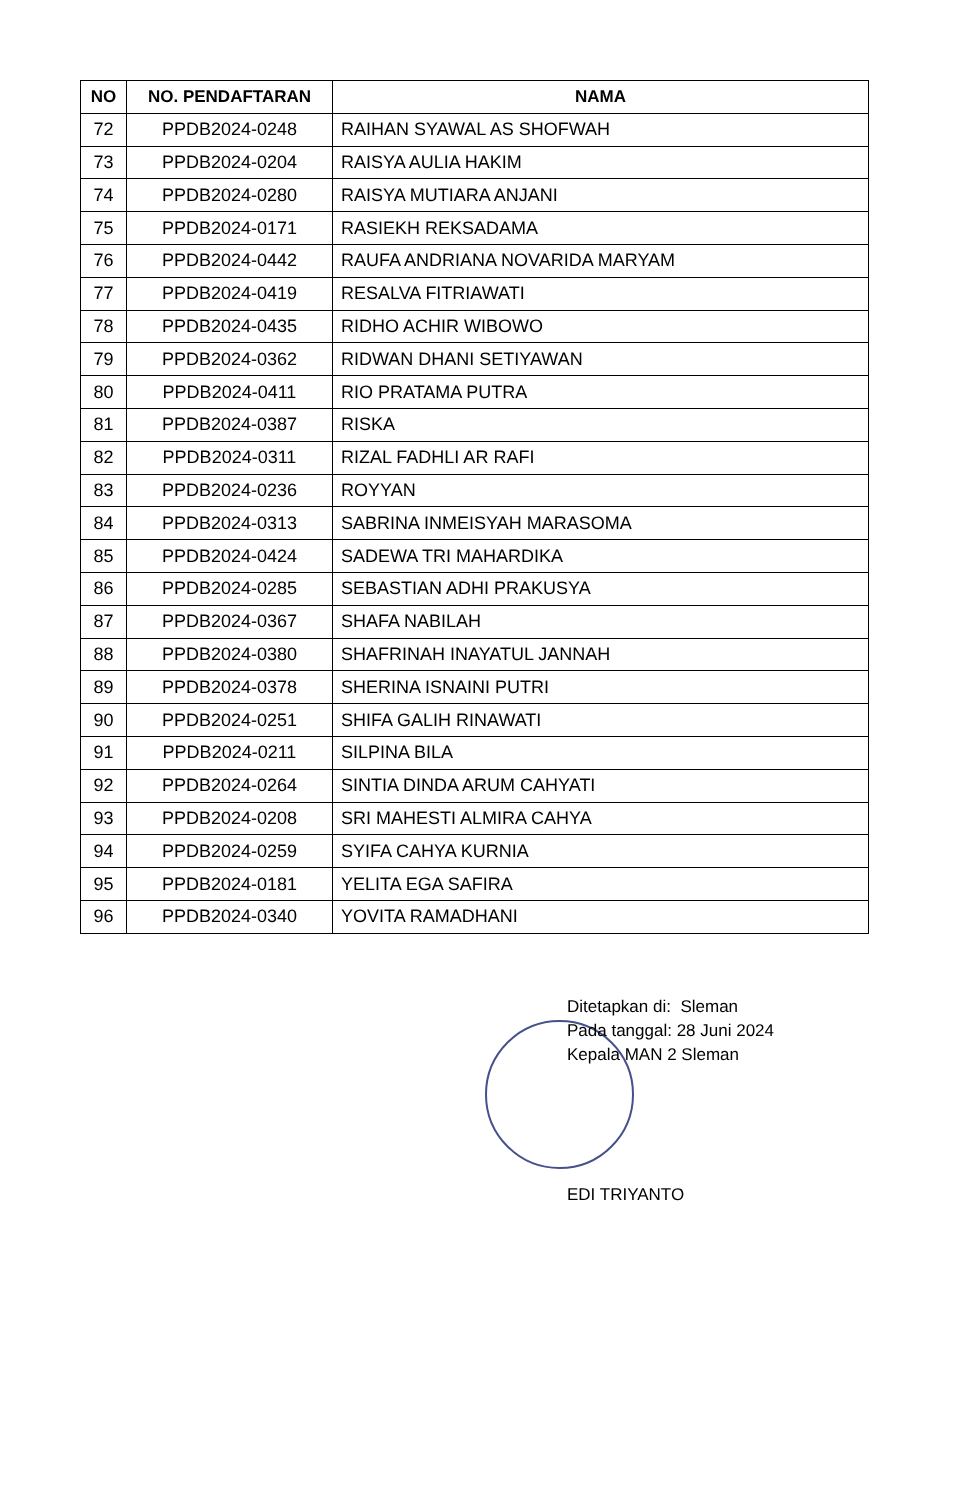| NO | NO. PENDAFTARAN | NAMA |
| --- | --- | --- |
| 72 | PPDB2024-0248 | RAIHAN SYAWAL AS SHOFWAH |
| 73 | PPDB2024-0204 | RAISYA AULIA HAKIM |
| 74 | PPDB2024-0280 | RAISYA MUTIARA ANJANI |
| 75 | PPDB2024-0171 | RASIEKH REKSADAMA |
| 76 | PPDB2024-0442 | RAUFA ANDRIANA NOVARIDA MARYAM |
| 77 | PPDB2024-0419 | RESALVA FITRIAWATI |
| 78 | PPDB2024-0435 | RIDHO ACHIR WIBOWO |
| 79 | PPDB2024-0362 | RIDWAN DHANI SETIYAWAN |
| 80 | PPDB2024-0411 | RIO PRATAMA PUTRA |
| 81 | PPDB2024-0387 | RISKA |
| 82 | PPDB2024-0311 | RIZAL FADHLI AR RAFI |
| 83 | PPDB2024-0236 | ROYYAN |
| 84 | PPDB2024-0313 | SABRINA INMEISYAH MARASOMA |
| 85 | PPDB2024-0424 | SADEWA TRI MAHARDIKA |
| 86 | PPDB2024-0285 | SEBASTIAN ADHI PRAKUSYA |
| 87 | PPDB2024-0367 | SHAFA NABILAH |
| 88 | PPDB2024-0380 | SHAFRINAH INAYATUL JANNAH |
| 89 | PPDB2024-0378 | SHERINA ISNAINI PUTRI |
| 90 | PPDB2024-0251 | SHIFA GALIH RINAWATI |
| 91 | PPDB2024-0211 | SILPINA BILA |
| 92 | PPDB2024-0264 | SINTIA DINDA ARUM CAHYATI |
| 93 | PPDB2024-0208 | SRI MAHESTI ALMIRA CAHYA |
| 94 | PPDB2024-0259 | SYIFA CAHYA KURNIA |
| 95 | PPDB2024-0181 | YELITA EGA SAFIRA |
| 96 | PPDB2024-0340 | YOVITA RAMADHANI |
Ditetapkan di: Sleman
Pada tanggal: 28 Juni 2024
Kepala MAN 2 Sleman
EDI TRIYANTO